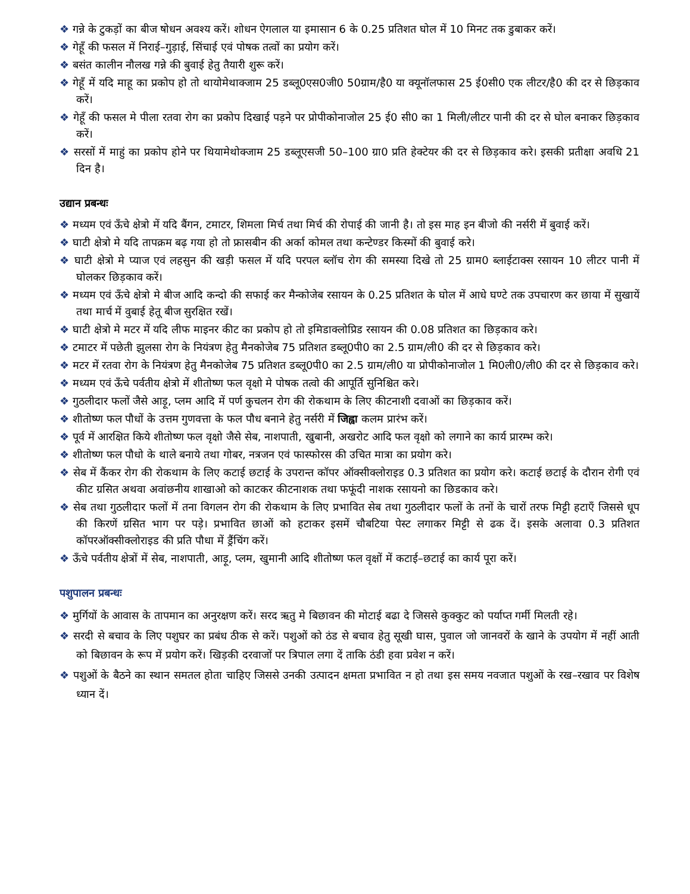❖ गन्ने के टुकड़ों का बीज षोधन अवश्य करें। शोधन ऐगलाल या इमासान 6 के 0.25 प्रतिशत घोल में 10 मिनट तक डुबाकर करें।
❖ गेहूँ की फसल में निराई–गुड़ाई, सिंचाई एवं पोषक तत्वों का प्रयोग करें।
❖ बसंत कालीन नौलख गन्ने की बुवाई हेतु तैयारी शुरू करें।
❖ गेहूँ में यदि माहू का प्रकोप हो तो थायोमेथाक्जाम 25 डब्लू0एस0जी0 50ग्राम/है0 या क्यूनॉलफास 25 ई0सी0 एक लीटर/है0 की दर से छिड़काव करें।
❖ गेहूँ की फसल मे पीला रतवा रोग का प्रकोप दिखाई पड़ने पर प्रोपीकोनाजोल 25 ई0 सी0 का 1 मिली/लीटर पानी की दर से घोल बनाकर छिड़काव करें।
❖ सरसों में माहुं का प्रकोप होने पर थियामेथोक्जाम 25 डब्लूएसजी 50–100 ग्रा0 प्रति हेक्टेयर की दर से छिड़काव करे। इसकी प्रतीक्षा अवधि 21 दिन है।
उद्यान प्रबन्धः
❖ मध्यम एवं ऊँचे क्षेत्रो में यदि बैंगन, टमाटर, शिमला मिर्च तथा मिर्च की रोपाई की जानी है। तो इस माह इन बीजो की नर्सरी में बुवाई करें।
❖ घाटी क्षेत्रो मे यदि तापक्रम बढ़ गया हो तो फ्रासबीन की अर्का कोमल तथा कन्टेण्डर किस्मों की बुवाई करे।
❖ घाटी क्षेत्रो मे प्याज एवं लहसुन की खड़ी फसल में यदि परपल ब्लॉच रोग की समस्या दिखे तो 25 ग्राम0 ब्लाईटाक्स रसायन 10 लीटर पानी में घोलकर छिड़काव करें।
❖ मध्यम एवं ऊँचे क्षेत्रो मे बीज आदि कन्दो की सफाई कर मैन्कोजेब रसायन के 0.25 प्रतिशत के घोल में आधे घण्टे तक उपचारण कर छाया में सुखायें तथा मार्च में वुबाई हेतू बीज सुरक्षित रखें।
❖ घाटी क्षेत्रो मे मटर में यदि लीफ माइनर कीट का प्रकोप हो तो इमिडाक्लोप्रिड रसायन की 0.08 प्रतिशत का छिड़काव करे।
❖ टमाटर में पछेती झुलसा रोग के नियंत्रण हेतु मैनकोजेब 75 प्रतिशत डब्लू0पी0 का 2.5 ग्राम/ली0 की दर से छिड़काव करे।
❖ मटर में रतवा रोग के नियंत्रण हेतु मैनकोजेब 75 प्रतिशत डब्लू0पी0 का 2.5 ग्राम/ली0 या प्रोपीकोनाजोल 1 मि0ली0/ली0 की दर से छिड़काव करे।
❖ मध्यम एवं ऊँचे पर्वतीय क्षेत्रो में शीतोष्ण फल वृक्षो मे पोषक तत्वो की आपूर्ति सुनिश्चित करे।
❖ गुठलीदार फलों जैसे आड़ू, प्लम आदि में पर्ण कुचलन रोग की रोकथाम के लिए कीटनाशी दवाओं का छिड़काव करें।
❖ शीतोष्ण फल पौधों के उत्तम गुणवत्ता के फल पौध बनाने हेतु नर्सरी में जिह्वा कलम प्रारंभ करें।
❖ पूर्व में आरक्षित किये शीतोष्ण फल वृक्षो जैसे सेब, नाशपाती, खुबानी, अखरोट आदि फल वृक्षो को लगाने का कार्य प्रारम्भ करे।
❖ शीतोष्ण फल पौधो के थाले बनाये तथा गोबर, नत्रजन एवं फास्फोरस की उचित मात्रा का प्रयोग करे।
❖ सेब में कैंकर रोग की रोकथाम के लिए कटाई छटाई के उपरान्त कॉपर ऑक्सीक्लोराइड 0.3 प्रतिशत का प्रयोग करे। कटाई छटाई के दौरान रोगी एवं कीट ग्रसित अथवा अवांछनीय शाखाओ को काटकर कीटनाशक तथा फफूंदी नाशक रसायनो का छिडकाव करे।
❖ सेब तथा गुठलीदार फलों में तना विगलन रोग की रोकथाम के लिए प्रभावित सेब तथा गुठलीदार फलों के तनों के चारों तरफ मिट्टी हटाएँ जिससे धूप की किरणें ग्रसित भाग पर पड़े। प्रभावित छाओं को हटाकर इसमें चौबटिया पेस्ट लगाकर मिट्टी से ढक दें। इसके अलावा 0.3 प्रतिशत कॉपरऑक्सीक्लोराइड की प्रति पौधा में ड्रैंचिंग करें।
❖ ऊँचे पर्वतीय क्षेत्रों में सेब, नाशपाती, आड़ू, प्लम, खुमानी आदि शीतोष्ण फल वृक्षों में कटाई–छटाई का कार्य पूरा करें।
पशुपालन प्रबन्धः
❖ मुर्गियों के आवास के तापमान का अनुरक्षण करें। सरद ऋतु मे बिछावन की मोटाई बढा दे जिससे कुक्कुट को पर्याप्त गर्मी मिलती रहे।
❖ सरदी से बचाव के लिए पशुघर का प्रबंध ठीक से करें। पशुओं को ठंड से बचाव हेतु सूखी घास, पुवाल जो जानवरों के खाने के उपयोग में नहीं आती को बिछावन के रूप में प्रयोग करें। खिड़की दरवाजों पर त्रिपाल लगा दें ताकि ठंडी हवा प्रवेश न करें।
❖ पशुओं के बैठने का स्थान समतल होता चाहिए जिससे उनकी उत्पादन क्षमता प्रभावित न हो तथा इस समय नवजात पशुओं के रख–रखाव पर विशेष ध्यान दें।